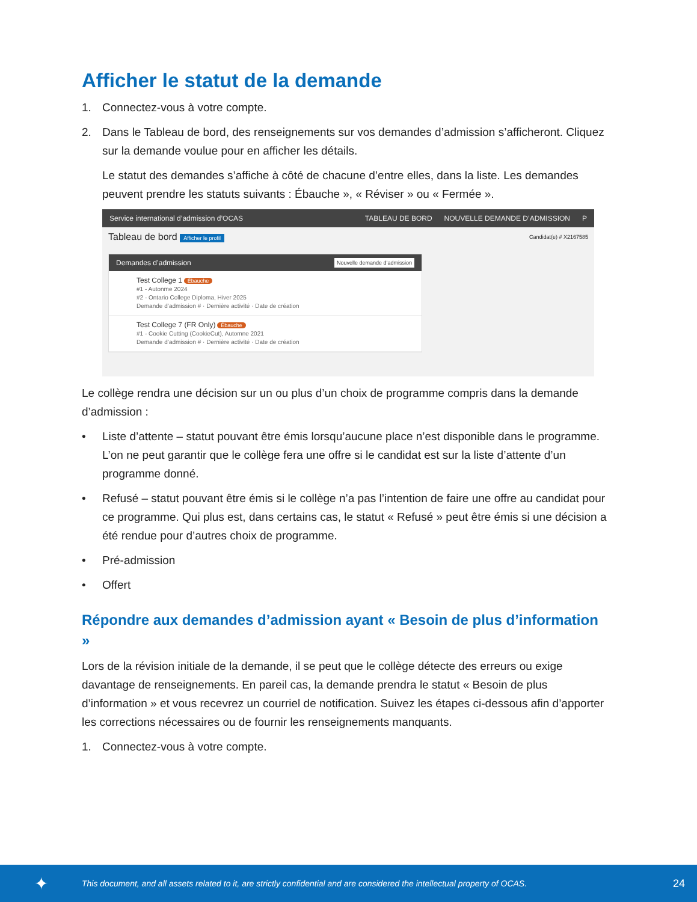Afficher le statut de la demande
1. Connectez-vous à votre compte.
2. Dans le Tableau de bord, des renseignements sur vos demandes d’admission s’afficheront. Cliquez sur la demande voulue pour en afficher les détails.
Le statut des demandes s’affiche à côté de chacune d’entre elles, dans la liste. Les demandes peuvent prendre les statuts suivants : Ébauche », « Réviser » ou « Fermée ».
Service international d’admission d’OCAS TABLEAU DE BORD NOUVELLE DEMANDE D’ADMISSION P
Tableau de bord Afficher le profil Candidat(e) # X2167585
Demandes d’admission Nouvelle demande d’admission
Test College 1 Ébauche
#1 - Autonme 2024
#2 - Ontario College Diploma, Hiver 2025
Demande d’admission # · Dernière activité · Date de création
Test College 7 (FR Only) Ébauche
#1 - Cookie Cutting (CookieCut), Automne 2021
Demande d’admission # · Dernière activité · Date de création
Le collège rendra une décision sur un ou plus d’un choix de programme compris dans la demande d’admission :
• Liste d’attente – statut pouvant être émis lorsqu’aucune place n’est disponible dans le programme. L’on ne peut garantir que le collège fera une offre si le candidat est sur la liste d’attente d’un programme donné.
• Refusé – statut pouvant être émis si le collège n’a pas l’intention de faire une offre au candidat pour ce programme. Qui plus est, dans certains cas, le statut « Refusé » peut être émis si une décision a été rendue pour d’autres choix de programme.
• Pré-admission
• Offert
Répondre aux demandes d’admission ayant « Besoin de plus d’information »
Lors de la révision initiale de la demande, il se peut que le collège détecte des erreurs ou exige davantage de renseignements. En pareil cas, la demande prendra le statut « Besoin de plus d’information » et vous recevrez un courriel de notification. Suivez les étapes ci-dessous afin d’apporter les corrections nécessaires ou de fournir les renseignements manquants.
1. Connectez-vous à votre compte.
✦ This document, and all assets related to it, are strictly confidential and are considered the intellectual property of OCAS. 24